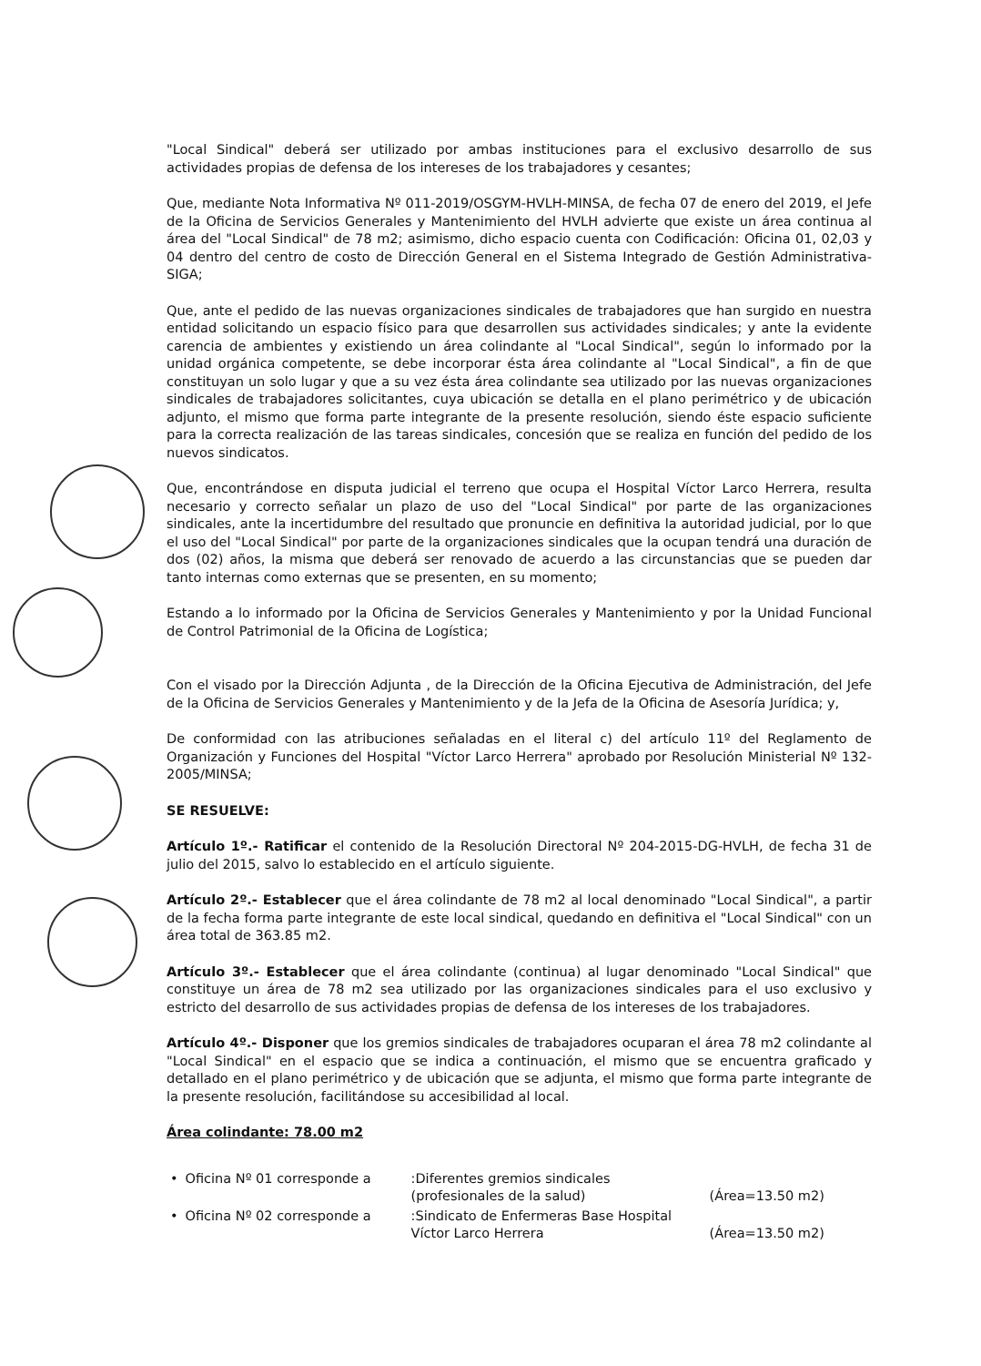"Local Sindical" deberá ser utilizado por ambas instituciones para el exclusivo desarrollo de sus actividades propias de defensa de los intereses de los trabajadores y cesantes;
Que, mediante Nota Informativa Nº 011-2019/OSGYM-HVLH-MINSA, de fecha 07 de enero del 2019, el Jefe de la Oficina de Servicios Generales y Mantenimiento del HVLH advierte que existe un área continua al área del "Local Sindical" de 78 m2; asimismo, dicho espacio cuenta con Codificación: Oficina 01, 02,03 y 04 dentro del centro de costo de Dirección General en el Sistema Integrado de Gestión Administrativa-SIGA;
Que, ante el pedido de las nuevas organizaciones sindicales de trabajadores que han surgido en nuestra entidad solicitando un espacio físico para que desarrollen sus actividades sindicales; y ante la evidente carencia de ambientes y existiendo un área colindante al "Local Sindical", según lo informado por la unidad orgánica competente, se debe incorporar ésta área colindante al "Local Sindical", a fin de que constituyan un solo lugar y que a su vez ésta área colindante sea utilizado por las nuevas organizaciones sindicales de trabajadores solicitantes, cuya ubicación se detalla en el plano perimétrico y de ubicación adjunto, el mismo que forma parte integrante de la presente resolución, siendo éste espacio suficiente para la correcta realización de las tareas sindicales, concesión que se realiza en función del pedido de los nuevos sindicatos.
Que, encontrándose en disputa judicial el terreno que ocupa el Hospital Víctor Larco Herrera, resulta necesario y correcto señalar un plazo de uso del "Local Sindical" por parte de las organizaciones sindicales, ante la incertidumbre del resultado que pronuncie en definitiva la autoridad judicial, por lo que el uso del "Local Sindical" por parte de la organizaciones sindicales que la ocupan tendrá una duración de dos (02) años, la misma que deberá ser renovado de acuerdo a las circunstancias que se pueden dar tanto internas como externas que se presenten, en su momento;
Estando a lo informado por la Oficina de Servicios Generales y Mantenimiento y por la Unidad Funcional de Control Patrimonial de la Oficina de Logística;
Con el visado por la Dirección Adjunta , de la Dirección de la Oficina Ejecutiva de Administración, del Jefe de la Oficina de Servicios Generales y Mantenimiento y de la Jefa de la Oficina de Asesoría Jurídica; y,
De conformidad con las atribuciones señaladas en el literal c) del artículo 11º del Reglamento de Organización y Funciones del Hospital "Víctor Larco Herrera" aprobado por Resolución Ministerial Nº 132-2005/MINSA;
SE RESUELVE:
Artículo 1º.- Ratificar el contenido de la Resolución Directoral Nº 204-2015-DG-HVLH, de fecha 31 de julio del 2015, salvo lo establecido en el artículo siguiente.
Artículo 2º.- Establecer que el área colindante de 78 m2 al local denominado "Local Sindical", a partir de la fecha forma parte integrante de este local sindical, quedando en definitiva el "Local Sindical" con un área total de 363.85 m2.
Artículo 3º.- Establecer que el área colindante (continua) al lugar denominado "Local Sindical" que constituye un área de 78 m2 sea utilizado por las organizaciones sindicales para el uso exclusivo y estricto del desarrollo de sus actividades propias de defensa de los intereses de los trabajadores.
Artículo 4º.- Disponer que los gremios sindicales de trabajadores ocuparan el área 78 m2 colindante al "Local Sindical" en el espacio que se indica a continuación, el mismo que se encuentra graficado y detallado en el plano perimétrico y de ubicación que se adjunta, el mismo que forma parte integrante de la presente resolución, facilitándose su accesibilidad al local.
Área colindante: 78.00 m2
| • | Oficina Nº 01 corresponde a | :Diferentes gremios sindicales (profesionales de la salud) | (Área=13.50 m2) |
| • | Oficina Nº 02 corresponde a | :Sindicato de Enfermeras Base Hospital Víctor Larco Herrera | (Área=13.50 m2) |